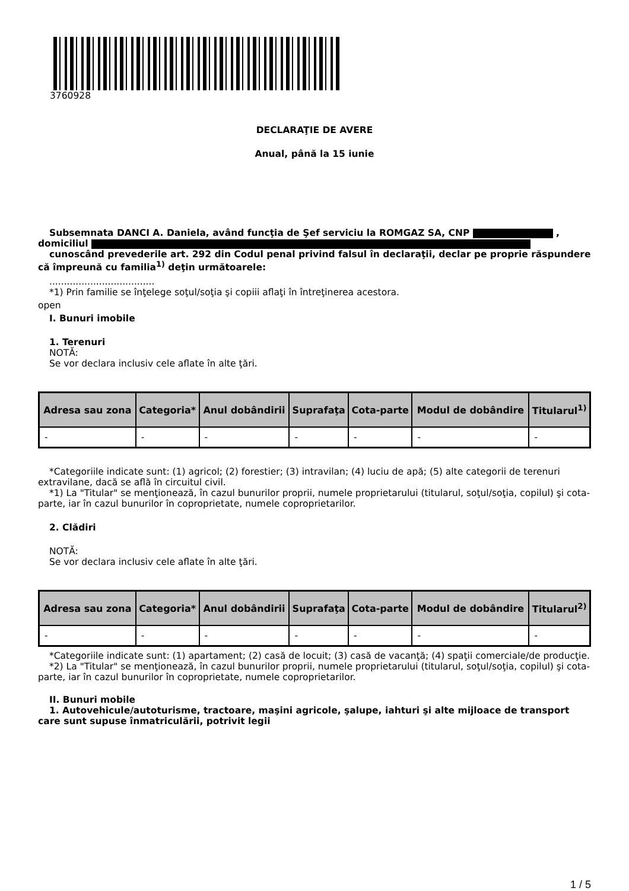3760928
DECLARAŢIE DE AVERE
Anual, până la 15 iunie
Subsemnata DANCI A. Daniela, având funcţia de Şef serviciu la ROMGAZ SA, CNP , domiciliul
cunoscând prevederile art. 292 din Codul penal privind falsul în declaraţii, declar pe proprie răspundere că împreună cu familia<sup>1)</sup> deţin următoarele:
....................................
*1) Prin familie se înţelege soţul/soţia şi copiii aflaţi în întreţinerea acestora.
open
I. Bunuri imobile
1. Terenuri
NOTĂ:
Se vor declara inclusiv cele aflate în alte ţări.
| Adresa sau zona | Categoria* | Anul dobândirii | Suprafaţa | Cota-parte | Modul de dobândire | Titularul<sup>1)</sup> |
| --- | --- | --- | --- | --- | --- | --- |
| - | - | - | - | - | - | - |
*Categoriile indicate sunt: (1) agricol; (2) forestier; (3) intravilan; (4) luciu de apă; (5) alte categorii de terenuri extravilane, dacă se află în circuitul civil.
*1) La "Titular" se menţionează, în cazul bunurilor proprii, numele proprietarului (titularul, soţul/soţia, copilul) şi cota-parte, iar în cazul bunurilor în coproprietate, numele coproprietarilor.
2. Clădiri
NOTĂ:
Se vor declara inclusiv cele aflate în alte ţări.
| Adresa sau zona | Categoria* | Anul dobândirii | Suprafaţa | Cota-parte | Modul de dobândire | Titularul<sup>2)</sup> |
| --- | --- | --- | --- | --- | --- | --- |
| - | - | - | - | - | - | - |
*Categoriile indicate sunt: (1) apartament; (2) casă de locuit; (3) casă de vacanţă; (4) spaţii comerciale/de producţie.
*2) La "Titular" se menţionează, în cazul bunurilor proprii, numele proprietarului (titularul, soţul/soţia, copilul) şi cota-parte, iar în cazul bunurilor în coproprietate, numele coproprietarilor.
II. Bunuri mobile
1. Autovehicule/autoturisme, tractoare, maşini agricole, şalupe, iahturi şi alte mijloace de transport care sunt supuse înmatriculării, potrivit legii
1 / 5